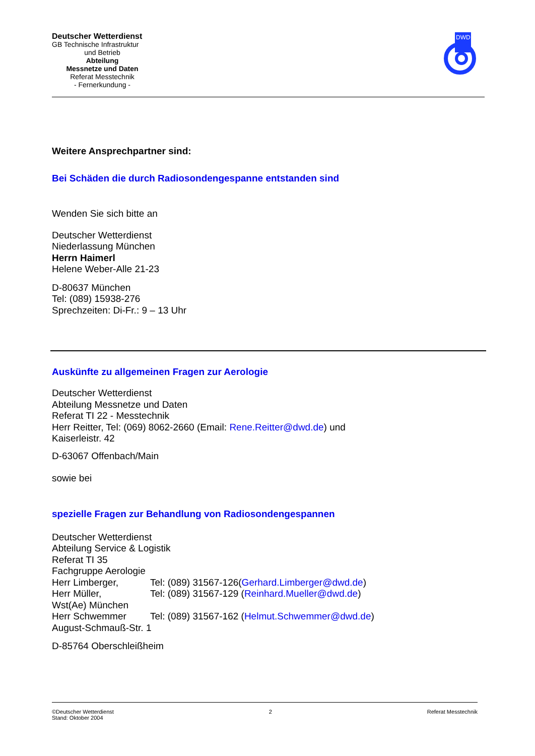Deutscher Wetterdienst
GB Technische Infrastruktur
und Betrieb
Abteilung
Messnetze und Daten
Referat Messtechnik
- Fernerkundung -
DWD
Weitere Ansprechpartner sind:
Bei Schäden die durch Radiosondengespanne entstanden sind
Wenden Sie sich bitte an
Deutscher Wetterdienst
Niederlassung München
Herrn Haimerl
Helene Weber-Alle 21-23
D-80637 München
Tel: (089) 15938-276
Sprechzeiten: Di-Fr.: 9 – 13 Uhr
Auskünfte zu allgemeinen Fragen zur Aerologie
Deutscher Wetterdienst
Abteilung Messnetze und Daten
Referat TI 22 - Messtechnik
Herr Reitter, Tel: (069) 8062-2660 (Email: Rene.Reitter@dwd.de) und
Kaiserleistr. 42
D-63067 Offenbach/Main
sowie bei
spezielle Fragen zur Behandlung von Radiosondengespannen
Deutscher Wetterdienst
Abteilung Service & Logistik
Referat TI 35
Fachgruppe Aerologie
Herr Limberger, Tel: (089) 31567-126(Gerhard.Limberger@dwd.de)
Herr Müller, Tel: (089) 31567-129 (Reinhard.Mueller@dwd.de)
Wst(Ae) München
Herr Schwemmer Tel: (089) 31567-162 (Helmut.Schwemmer@dwd.de)
August-Schmauß-Str. 1
D-85764 Oberschleißheim
©Deutscher Wetterdienst
Stand: Oktober 2004
2 Referat Messtechnik